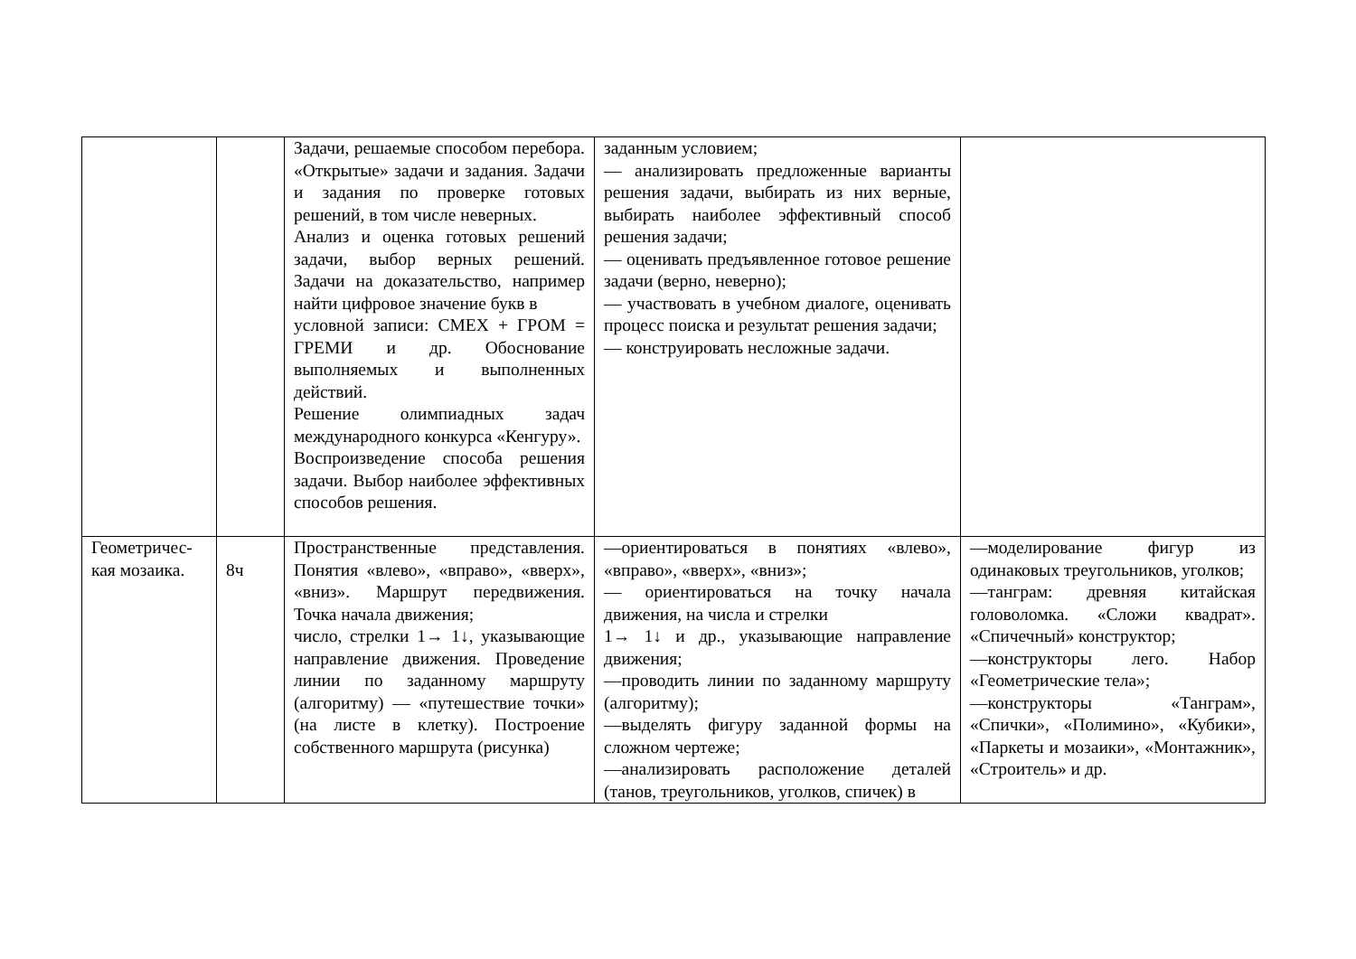| | | Задачи, решаемые способом перебора. «Открытые» задачи и задания. Задачи и задания по проверке готовых решений, в том числе неверных. Анализ и оценка готовых решений задачи, выбор верных решений. Задачи на доказательство, например найти цифровое значение букв в условной записи: СМЕХ + ГРОМ = ГРЕМИ и др. Обоснование выполняемых и выполненных действий. Решение олимпиадных задач международного конкурса «Кенгуру». Воспроизведение способа решения задачи. Выбор наиболее эффективных способов решения. | заданным условием; — анализировать предложенные варианты решения задачи, выбирать из них верные, выбирать наиболее эффективный способ решения задачи; — оценивать предъявленное готовое решение задачи (верно, неверно); — участвовать в учебном диалоге, оценивать процесс поиска и результат решения задачи; — конструировать несложные задачи. | |
| Геометричес-кая мозаика. | 8ч | Пространственные представления. Понятия «влево», «вправо», «вверх», «вниз». Маршрут передвижения. Точка начала движения; число, стрелки 1→ 1↓, указывающие направление движения. Проведение линии по заданному маршруту (алгоритму) — «путешествие точки» (на листе в клетку). Построение собственного маршрута (рисунка) | —ориентироваться в понятиях «влево», «вправо», «вверх», «вниз»; — ориентироваться на точку начала движения, на числа и стрелки 1→ 1↓ и др., указывающие направление движения; —проводить линии по заданному маршруту (алгоритму); —выделять фигуру заданной формы на сложном чертеже; —анализировать расположение деталей (танов, треугольников, уголков, спичек) в | —моделирование фигур из одинаковых треугольников, уголков; —танграм: древняя китайская головоломка. «Сложи квадрат». «Спичечный» конструктор; —конструкторы лего. Набор «Геометрические тела»; —конструкторы «Танграм», «Спички», «Полимино», «Кубики», «Паркеты и мозаики», «Монтажник», «Строитель» и др. |